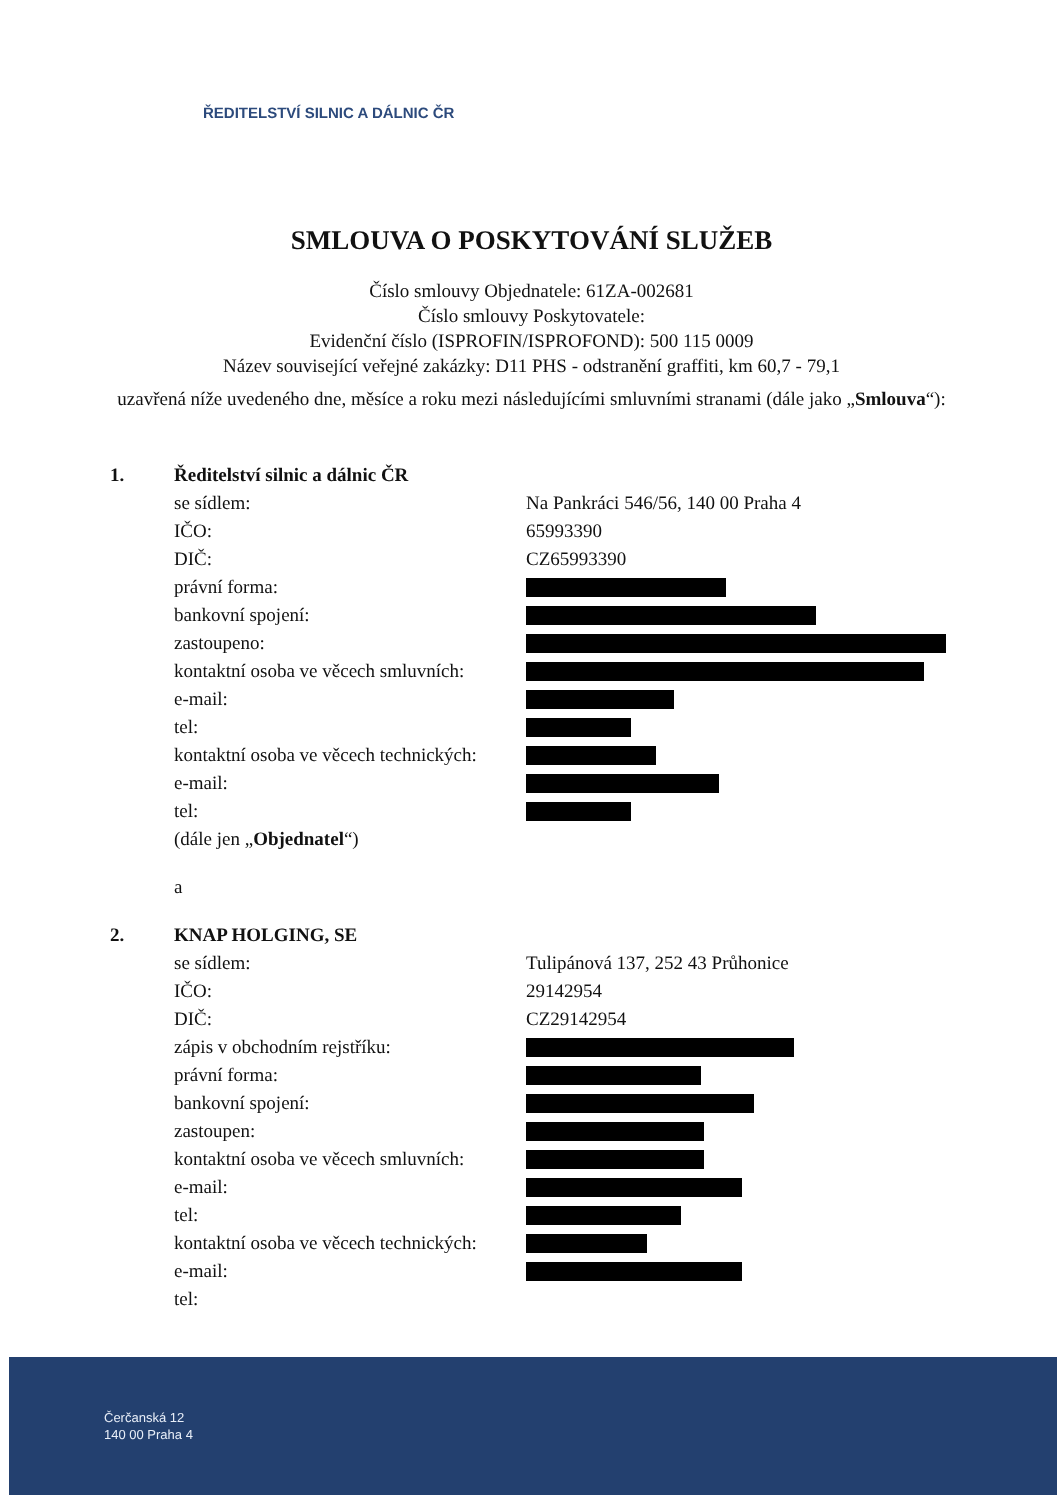ŘEDITELSTVÍ SILNIC A DÁLNIC ČR
SMLOUVA O POSKYTOVÁNÍ SLUŽEB
Číslo smlouvy Objednatele: 61ZA-002681
Číslo smlouvy Poskytovatele:
Evidenční číslo (ISPROFIN/ISPROFOND): 500 115 0009
Název související veřejné zakázky: D11 PHS - odstranění graffiti, km 60,7 - 79,1
uzavřená níže uvedeného dne, měsíce a roku mezi následujícími smluvními stranami (dále jako „Smlouva“):
1. Ředitelství silnic a dálnic ČR
se sídlem: Na Pankráci 546/56, 140 00 Praha 4
IČO: 65993390
DIČ: CZ65993390
právní forma:
bankovní spojení:
zastoupeno:
kontaktní osoba ve věcech smluvních:
e-mail:
tel:
kontaktní osoba ve věcech technických:
e-mail:
tel:
(dále jen „ Objednatel “)
a
2. KNAP HOLGING, SE
se sídlem: Tulipánová 137, 252 43 Průhonice
IČO: 29142954
DIČ: CZ29142954
zápis v obchodním rejstříku:
právní forma:
bankovní spojení:
zastoupen:
kontaktní osoba ve věcech smluvních:
e-mail:
tel:
kontaktní osoba ve věcech technických:
e-mail:
tel:
Čerčanská 12
140 00 Praha 4